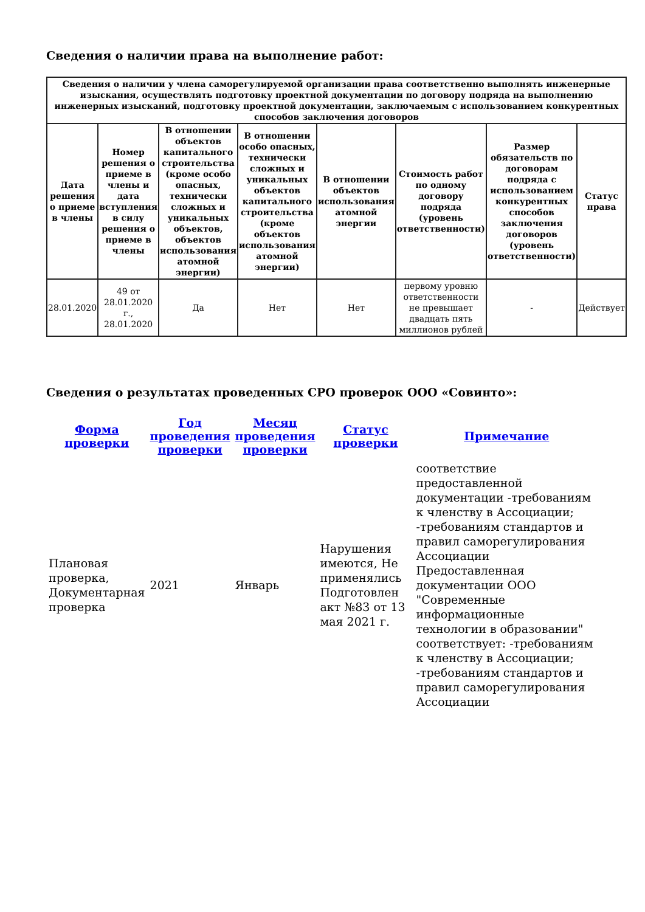Сведения о наличии права на выполнение работ:
| Сведения о наличии у члена саморегулируемой организации права соответственно выполнять инженерные изыскания, осуществлять подготовку проектной документации по договору подряда на выполнению инженерных изысканий, подготовку проектной документации, заключаемым с использованием конкурентных способов заключения договоров | | | | | | | |
| --- | --- | --- | --- | --- | --- | --- | --- |
| Дата решения о приеме в члены | Номер решения о приеме в члены и дата вступления в силу решения о приеме в члены | В отношении объектов капитального строительства (кроме особо опасных, технически сложных и уникальных объектов, объектов использования атомной энергии) | В отношении особо опасных, технически сложных и уникальных объектов капитального строительства (кроме объектов использования атомной энергии) | В отношении объектов использования атомной энергии | Стоимость работ по одному договору подряда (уровень ответственности) | Размер обязательств по договорам подряда с использованием конкурентных способов заключения договоров (уровень ответственности) | Статус права |
| 28.01.2020 | 49 от 28.01.2020 г., 28.01.2020 | Да | Нет | Нет | первому уровню ответственности не превышает двадцать пять миллионов рублей | - | Действует |
Сведения о результатах проведенных СРО проверок ООО «Совинто»:
| Форма проверки | Год проведения проверки | Месяц проведения проверки | Статус проверки | Примечание |
| --- | --- | --- | --- | --- |
| Плановая проверка, Документарная проверка | 2021 | Январь | Нарушения имеются, Не применялись Подготовлен акт №83 от 13 мая 2021 г. | соответствие предоставленной документации -требованиям к членству в Ассоциации; -требованиям стандартов и правил саморегулирования Ассоциации Предоставленная документации ООО "Современные информационные технологии в образовании" соответствует: -требованиям к членству в Ассоциации; -требованиям стандартов и правил саморегулирования Ассоциации |